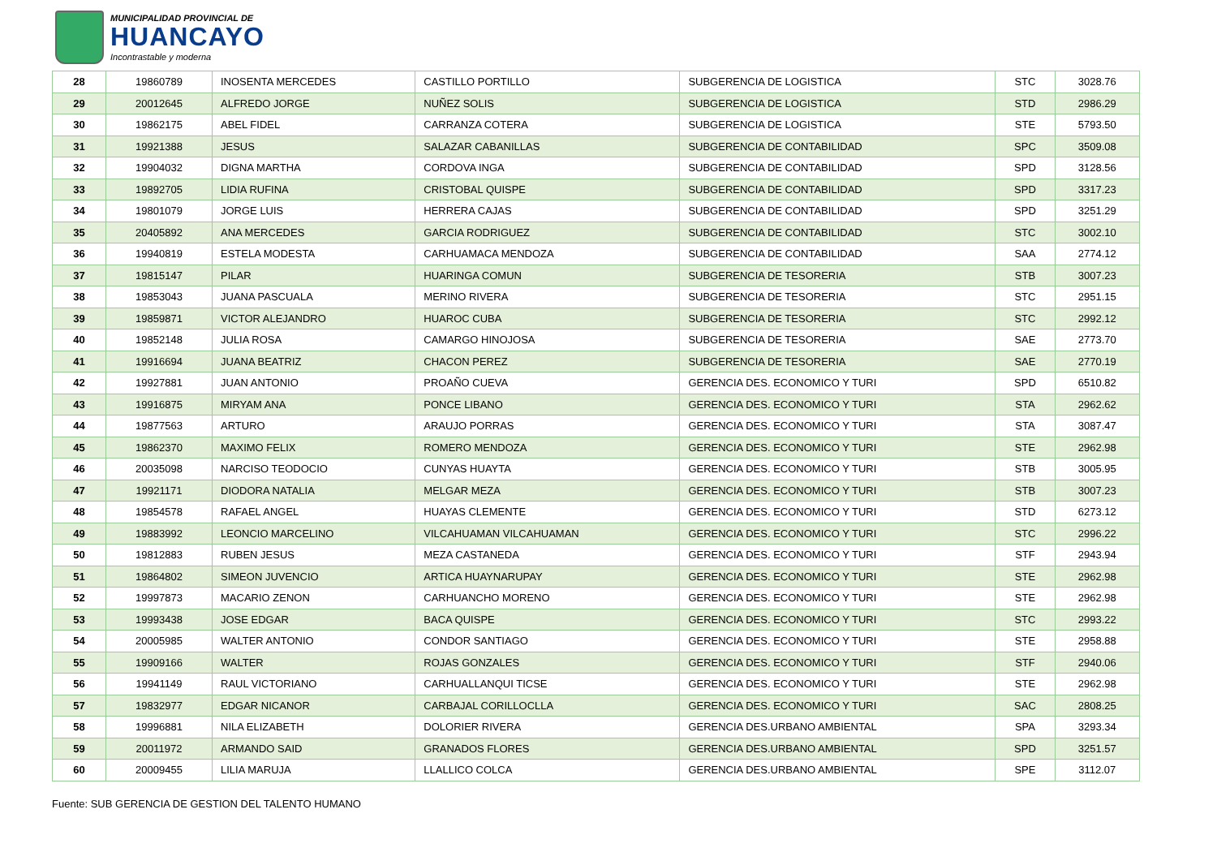MUNICIPALIDAD PROVINCIAL DE
HUANCAYO
Incontrastable y moderna
| 28 | 19860789 | INOSENTA MERCEDES | CASTILLO PORTILLO | SUBGERENCIA DE LOGISTICA | STC | 3028.76 |
| 29 | 20012645 | ALFREDO JORGE | NUÑEZ SOLIS | SUBGERENCIA DE LOGISTICA | STD | 2986.29 |
| 30 | 19862175 | ABEL FIDEL | CARRANZA COTERA | SUBGERENCIA DE LOGISTICA | STE | 5793.50 |
| 31 | 19921388 | JESUS | SALAZAR CABANILLAS | SUBGERENCIA DE CONTABILIDAD | SPC | 3509.08 |
| 32 | 19904032 | DIGNA MARTHA | CORDOVA INGA | SUBGERENCIA DE CONTABILIDAD | SPD | 3128.56 |
| 33 | 19892705 | LIDIA RUFINA | CRISTOBAL QUISPE | SUBGERENCIA DE CONTABILIDAD | SPD | 3317.23 |
| 34 | 19801079 | JORGE LUIS | HERRERA CAJAS | SUBGERENCIA DE CONTABILIDAD | SPD | 3251.29 |
| 35 | 20405892 | ANA MERCEDES | GARCIA RODRIGUEZ | SUBGERENCIA DE CONTABILIDAD | STC | 3002.10 |
| 36 | 19940819 | ESTELA MODESTA | CARHUAMACA MENDOZA | SUBGERENCIA DE CONTABILIDAD | SAA | 2774.12 |
| 37 | 19815147 | PILAR | HUARINGA COMUN | SUBGERENCIA DE TESORERIA | STB | 3007.23 |
| 38 | 19853043 | JUANA PASCUALA | MERINO RIVERA | SUBGERENCIA DE TESORERIA | STC | 2951.15 |
| 39 | 19859871 | VICTOR ALEJANDRO | HUAROC CUBA | SUBGERENCIA DE TESORERIA | STC | 2992.12 |
| 40 | 19852148 | JULIA ROSA | CAMARGO HINOJOSA | SUBGERENCIA DE TESORERIA | SAE | 2773.70 |
| 41 | 19916694 | JUANA BEATRIZ | CHACON PEREZ | SUBGERENCIA DE TESORERIA | SAE | 2770.19 |
| 42 | 19927881 | JUAN ANTONIO | PROAÑO CUEVA | GERENCIA DES. ECONOMICO Y TURI | SPD | 6510.82 |
| 43 | 19916875 | MIRYAM ANA | PONCE LIBANO | GERENCIA DES. ECONOMICO Y TURI | STA | 2962.62 |
| 44 | 19877563 | ARTURO | ARAUJO PORRAS | GERENCIA DES. ECONOMICO Y TURI | STA | 3087.47 |
| 45 | 19862370 | MAXIMO FELIX | ROMERO MENDOZA | GERENCIA DES. ECONOMICO Y TURI | STE | 2962.98 |
| 46 | 20035098 | NARCISO TEODOCIO | CUNYAS HUAYTA | GERENCIA DES. ECONOMICO Y TURI | STB | 3005.95 |
| 47 | 19921171 | DIODORA NATALIA | MELGAR MEZA | GERENCIA DES. ECONOMICO Y TURI | STB | 3007.23 |
| 48 | 19854578 | RAFAEL ANGEL | HUAYAS CLEMENTE | GERENCIA DES. ECONOMICO Y TURI | STD | 6273.12 |
| 49 | 19883992 | LEONCIO MARCELINO | VILCAHUAMAN VILCAHUAMAN | GERENCIA DES. ECONOMICO Y TURI | STC | 2996.22 |
| 50 | 19812883 | RUBEN JESUS | MEZA CASTANEDA | GERENCIA DES. ECONOMICO Y TURI | STF | 2943.94 |
| 51 | 19864802 | SIMEON JUVENCIO | ARTICA HUAYNARUPAY | GERENCIA DES. ECONOMICO Y TURI | STE | 2962.98 |
| 52 | 19997873 | MACARIO ZENON | CARHUANCHO MORENO | GERENCIA DES. ECONOMICO Y TURI | STE | 2962.98 |
| 53 | 19993438 | JOSE EDGAR | BACA QUISPE | GERENCIA DES. ECONOMICO Y TURI | STC | 2993.22 |
| 54 | 20005985 | WALTER ANTONIO | CONDOR SANTIAGO | GERENCIA DES. ECONOMICO Y TURI | STE | 2958.88 |
| 55 | 19909166 | WALTER | ROJAS GONZALES | GERENCIA DES. ECONOMICO Y TURI | STF | 2940.06 |
| 56 | 19941149 | RAUL VICTORIANO | CARHUALLANQUI TICSE | GERENCIA DES. ECONOMICO Y TURI | STE | 2962.98 |
| 57 | 19832977 | EDGAR NICANOR | CARBAJAL CORILLOCLLA | GERENCIA DES. ECONOMICO Y TURI | SAC | 2808.25 |
| 58 | 19996881 | NILA ELIZABETH | DOLORIER RIVERA | GERENCIA DES.URBANO AMBIENTAL | SPA | 3293.34 |
| 59 | 20011972 | ARMANDO SAID | GRANADOS FLORES | GERENCIA DES.URBANO AMBIENTAL | SPD | 3251.57 |
| 60 | 20009455 | LILIA MARUJA | LLALLICO COLCA | GERENCIA DES.URBANO AMBIENTAL | SPE | 3112.07 |
Fuente: SUB GERENCIA DE GESTION DEL TALENTO HUMANO